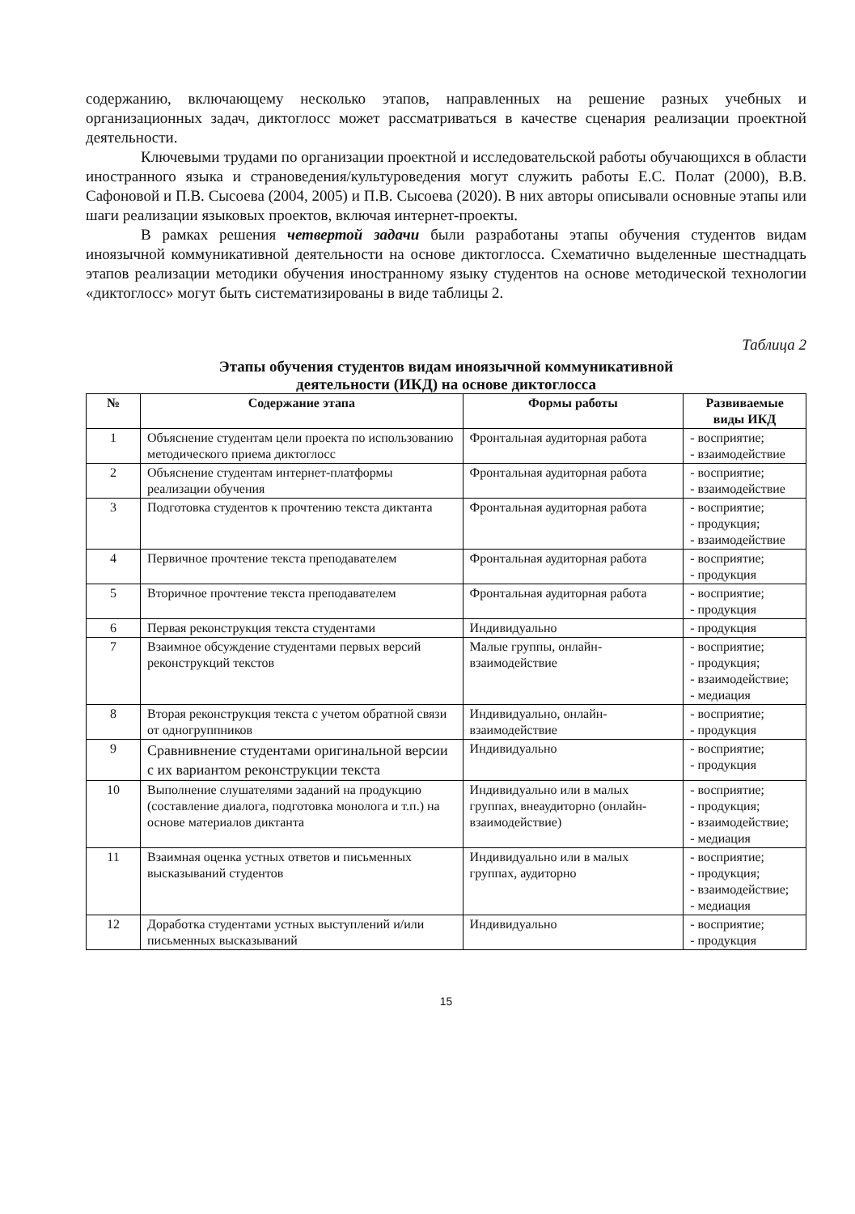содержанию, включающему несколько этапов, направленных на решение разных учебных и организационных задач, диктоглосс может рассматриваться в качестве сценария реализации проектной деятельности.
Ключевыми трудами по организации проектной и исследовательской работы обучающихся в области иностранного языка и страноведения/культуроведения могут служить работы Е.С. Полат (2000), В.В. Сафоновой и П.В. Сысоева (2004, 2005) и П.В. Сысоева (2020). В них авторы описывали основные этапы или шаги реализации языковых проектов, включая интернет-проекты.
В рамках решения четвертой задачи были разработаны этапы обучения студентов видам иноязычной коммуникативной деятельности на основе диктоглосса. Схематично выделенные шестнадцать этапов реализации методики обучения иностранному языку студентов на основе методической технологии «диктоглосс» могут быть систематизированы в виде таблицы 2.
Таблица 2
Этапы обучения студентов видам иноязычной коммуникативной
деятельности (ИКД) на основе диктоглосса
| № | Содержание этапа | Формы работы | Развиваемые виды ИКД |
| --- | --- | --- | --- |
| 1 | Объяснение студентам цели проекта по использованию методического приема диктоглосс | Фронтальная аудиторная работа | - восприятие; - взаимодействие |
| 2 | Объяснение студентам интернет-платформы реализации обучения | Фронтальная аудиторная работа | - восприятие; - взаимодействие |
| 3 | Подготовка студентов к прочтению текста диктанта | Фронтальная аудиторная работа | - восприятие; - продукция; - взаимодействие |
| 4 | Первичное прочтение текста преподавателем | Фронтальная аудиторная работа | - восприятие; - продукция |
| 5 | Вторичное прочтение текста преподавателем | Фронтальная аудиторная работа | - восприятие; - продукция |
| 6 | Первая реконструкция текста студентами | Индивидуально | - продукция |
| 7 | Взаимное обсуждение студентами первых версий реконструкций текстов | Малые группы, онлайн-взаимодействие | - восприятие; - продукция; - взаимодействие; - медиация |
| 8 | Вторая реконструкция текста с учетом обратной связи от одногруппников | Индивидуально, онлайн-взаимодействие | - восприятие; - продукция |
| 9 | Сравнивнение студентами оригинальной версии с их вариантом реконструкции текста | Индивидуально | - восприятие; - продукция |
| 10 | Выполнение слушателями заданий на продукцию (составление диалога, подготовка монолога и т.п.) на основе материалов диктанта | Индивидуально или в малых группах, внеаудиторно (онлайн-взаимодействие) | - восприятие; - продукция; - взаимодействие; - медиация |
| 11 | Взаимная оценка устных ответов и письменных высказываний студентов | Индивидуально или в малых группах, аудиторно | - восприятие; - продукция; - взаимодействие; - медиация |
| 12 | Доработка студентами устных выступлений и/или письменных высказываний | Индивидуально | - восприятие; - продукция |
15